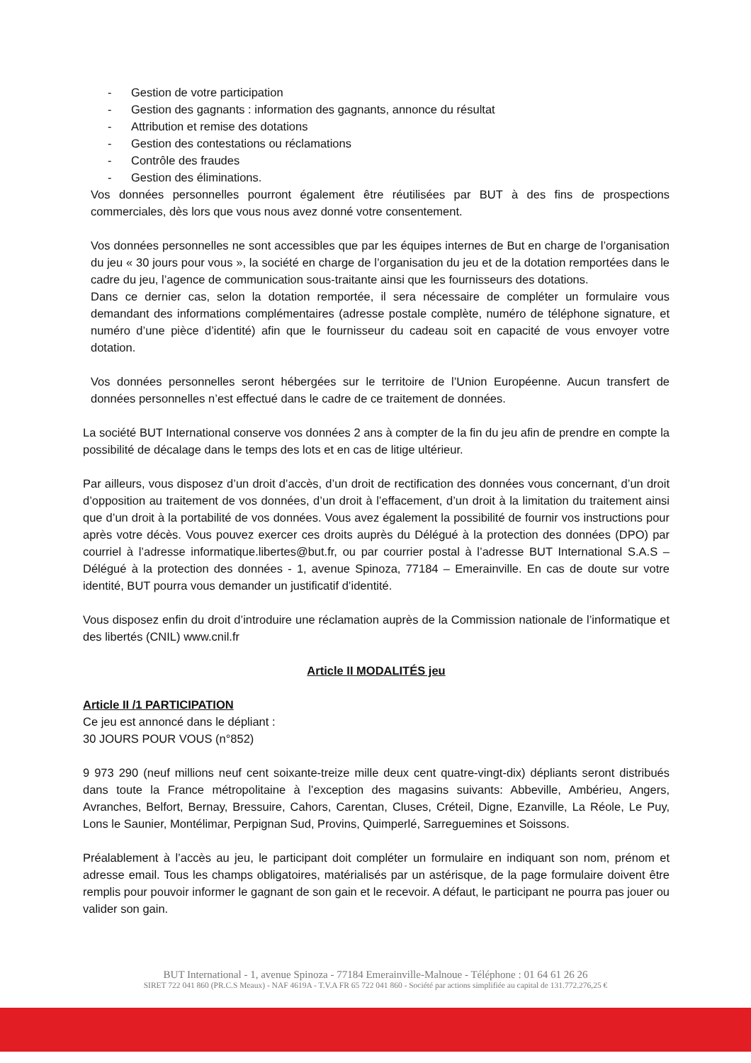- Gestion de votre participation
- Gestion des gagnants : information des gagnants, annonce du résultat
- Attribution et remise des dotations
- Gestion des contestations ou réclamations
- Contrôle des fraudes
- Gestion des éliminations.
Vos données personnelles pourront également être réutilisées par BUT à des fins de prospections commerciales, dès lors que vous nous avez donné votre consentement.
Vos données personnelles ne sont accessibles que par les équipes internes de But en charge de l’organisation du jeu « 30 jours pour vous », la société en charge de l’organisation du jeu et de la dotation remportées dans le cadre du jeu, l’agence de communication sous-traitante ainsi que les fournisseurs des dotations.
Dans ce dernier cas, selon la dotation remportée, il sera nécessaire de compléter un formulaire vous demandant des informations complémentaires (adresse postale complète, numéro de téléphone signature, et numéro d’une pièce d’identité) afin que le fournisseur du cadeau soit en capacité de vous envoyer votre dotation.
Vos données personnelles seront hébergées sur le territoire de l’Union Européenne. Aucun transfert de données personnelles n’est effectué dans le cadre de ce traitement de données.
La société BUT International conserve vos données 2 ans à compter de la fin du jeu afin de prendre en compte la possibilité de décalage dans le temps des lots et en cas de litige ultérieur.
Par ailleurs, vous disposez d’un droit d’accès, d’un droit de rectification des données vous concernant, d’un droit d’opposition au traitement de vos données, d’un droit à l’effacement, d’un droit à la limitation du traitement ainsi que d’un droit à la portabilité de vos données. Vous avez également la possibilité de fournir vos instructions pour après votre décès. Vous pouvez exercer ces droits auprès du Délégué à la protection des données (DPO) par courriel à l’adresse informatique.libertes@but.fr, ou par courrier postal à l’adresse BUT International S.A.S – Délégué à la protection des données - 1, avenue Spinoza, 77184 – Emerainville. En cas de doute sur votre identité, BUT pourra vous demander un justificatif d’identité.
Vous disposez enfin du droit d’introduire une réclamation auprès de la Commission nationale de l’informatique et des libertés (CNIL) www.cnil.fr
Article II MODALITÉS jeu
Article II /1 PARTICIPATION
Ce jeu est annoncé dans le dépliant :
30 JOURS POUR VOUS (n°852)
9 973 290 (neuf millions neuf cent soixante-treize mille deux cent quatre-vingt-dix) dépliants seront distribués dans toute la France métropolitaine à l’exception des magasins suivants: Abbeville, Ambérieu, Angers, Avranches, Belfort, Bernay, Bressuire, Cahors, Carentan, Cluses, Créteil, Digne, Ezanville, La Réole, Le Puy, Lons le Saunier, Montélimar, Perpignan Sud, Provins, Quimperlé, Sarreguemines et Soissons.
Préalablement à l’accès au jeu, le participant doit compléter un formulaire en indiquant son nom, prénom et adresse email. Tous les champs obligatoires, matérialisés par un astérisque, de la page formulaire doivent être remplis pour pouvoir informer le gagnant de son gain et le recevoir. A défaut, le participant ne pourra pas jouer ou valider son gain.
BUT International - 1, avenue Spinoza - 77184 Emerainville-Malnoue - Téléphone : 01 64 61 26 26
SIRET 722 041 860 (PR.C.S Meaux) - NAF 4619A - T.V.A FR 65 722 041 860 - Société par actions simplifiée au capital de 131.772.276,25 €